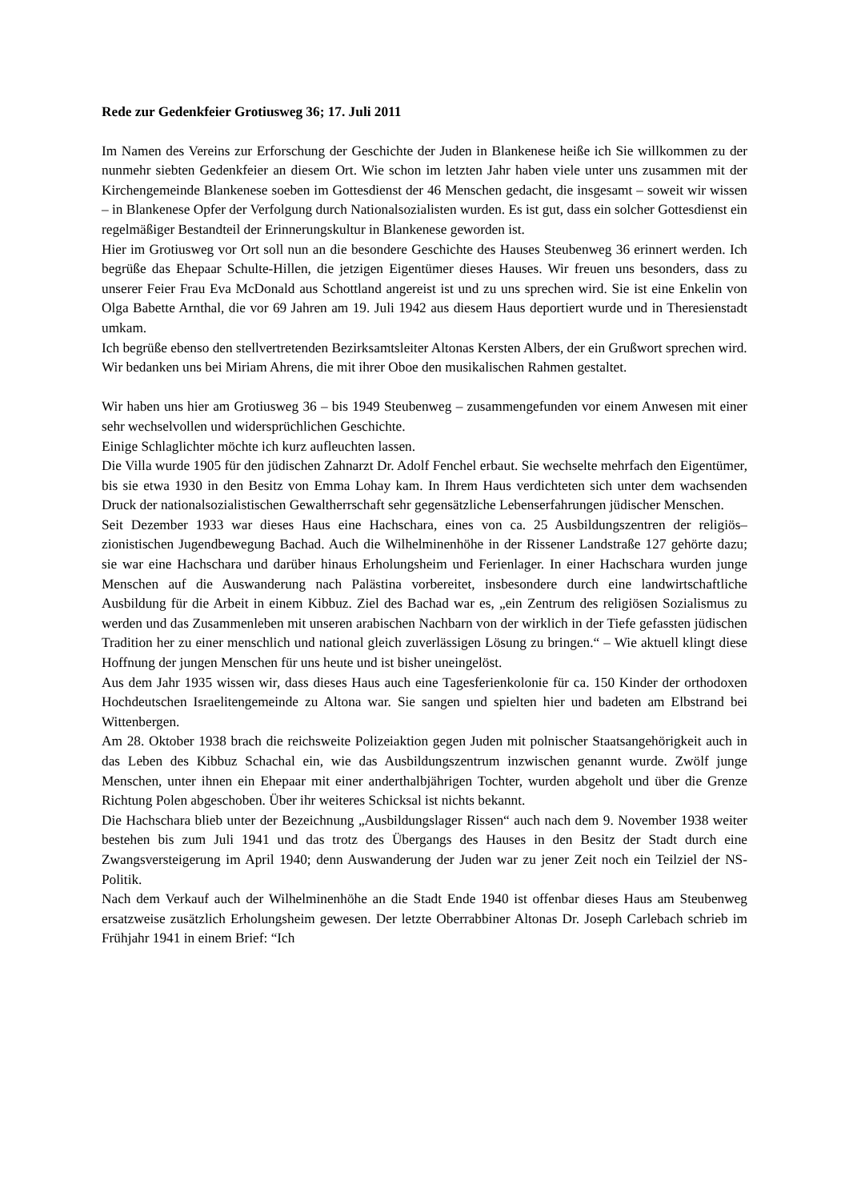Rede zur Gedenkfeier Grotiusweg 36; 17. Juli 2011
Im Namen des Vereins zur Erforschung der Geschichte der Juden in Blankenese heiße ich Sie willkommen zu der nunmehr siebten Gedenkfeier an diesem Ort. Wie schon im letzten Jahr haben viele unter uns zusammen mit der Kirchengemeinde Blankenese soeben im Gottesdienst der 46 Menschen gedacht, die insgesamt – soweit wir wissen – in Blankenese Opfer der Verfolgung durch Nationalsozialisten wurden. Es ist gut, dass ein solcher Gottesdienst ein regelmäßiger Bestandteil der Erinnerungskultur in Blankenese geworden ist.
Hier im Grotiusweg vor Ort soll nun an die besondere Geschichte des Hauses Steubenweg 36 erinnert werden. Ich begrüße das Ehepaar Schulte-Hillen, die jetzigen Eigentümer dieses Hauses. Wir freuen uns besonders, dass zu unserer Feier Frau Eva McDonald aus Schottland angereist ist und zu uns sprechen wird. Sie ist eine Enkelin von Olga Babette Arnthal, die vor 69 Jahren am 19. Juli 1942 aus diesem Haus deportiert wurde und in Theresienstadt umkam.
Ich begrüße ebenso den stellvertretenden Bezirksamtsleiter Altonas Kersten Albers, der ein Grußwort sprechen wird.
Wir bedanken uns bei Miriam Ahrens, die mit ihrer Oboe den musikalischen Rahmen gestaltet.
Wir haben uns hier am Grotiusweg 36 – bis 1949 Steubenweg – zusammengefunden vor einem Anwesen mit einer sehr wechselvollen und widersprüchlichen Geschichte.
Einige Schlaglichter möchte ich kurz aufleuchten lassen.
Die Villa wurde 1905 für den jüdischen Zahnarzt Dr. Adolf Fenchel erbaut. Sie wechselte mehrfach den Eigentümer, bis sie etwa 1930 in den Besitz von Emma Lohay kam. In Ihrem Haus verdichteten sich unter dem wachsenden Druck der nationalsozialistischen Gewaltherrschaft sehr gegensätzliche Lebenserfahrungen jüdischer Menschen.
Seit Dezember 1933 war dieses Haus eine Hachschara, eines von ca. 25 Ausbildungszentren der religiös–zionistischen Jugendbewegung Bachad. Auch die Wilhelminenhöhe in der Rissener Landstraße 127 gehörte dazu; sie war eine Hachschara und darüber hinaus Erholungsheim und Ferienlager. In einer Hachschara wurden junge Menschen auf die Auswanderung nach Palästina vorbereitet, insbesondere durch eine landwirtschaftliche Ausbildung für die Arbeit in einem Kibbuz. Ziel des Bachad war es, „ein Zentrum des religiösen Sozialismus zu werden und das Zusammenleben mit unseren arabischen Nachbarn von der wirklich in der Tiefe gefassten jüdischen Tradition her zu einer menschlich und national gleich zuverlässigen Lösung zu bringen.“ – Wie aktuell klingt diese Hoffnung der jungen Menschen für uns heute und ist bisher uneingelöst.
Aus dem Jahr 1935 wissen wir, dass dieses Haus auch eine Tagesferienkolonie für ca. 150 Kinder der orthodoxen Hochdeutschen Israelitengemeinde zu Altona war. Sie sangen und spielten hier und badeten am Elbstrand bei Wittenbergen.
Am 28. Oktober 1938 brach die reichsweite Polizeiaktion gegen Juden mit polnischer Staatsangehörigkeit auch in das Leben des Kibbuz Schachal ein, wie das Ausbildungszentrum inzwischen genannt wurde. Zwölf junge Menschen, unter ihnen ein Ehepaar mit einer anderthalbjährigen Tochter, wurden abgeholt und über die Grenze Richtung Polen abgeschoben. Über ihr weiteres Schicksal ist nichts bekannt.
Die Hachschara blieb unter der Bezeichnung „Ausbildungslager Rissen“ auch nach dem 9. November 1938 weiter bestehen bis zum Juli 1941 und das trotz des Übergangs des Hauses in den Besitz der Stadt durch eine Zwangsversteigerung im April 1940; denn Auswanderung der Juden war zu jener Zeit noch ein Teilziel der NS-Politik.
Nach dem Verkauf auch der Wilhelminenhöhe an die Stadt Ende 1940 ist offenbar dieses Haus am Steubenweg ersatzweise zusätzlich Erholungsheim gewesen. Der letzte Oberrabbiner Altonas Dr. Joseph Carlebach schrieb im Frühjahr 1941 in einem Brief: “Ich